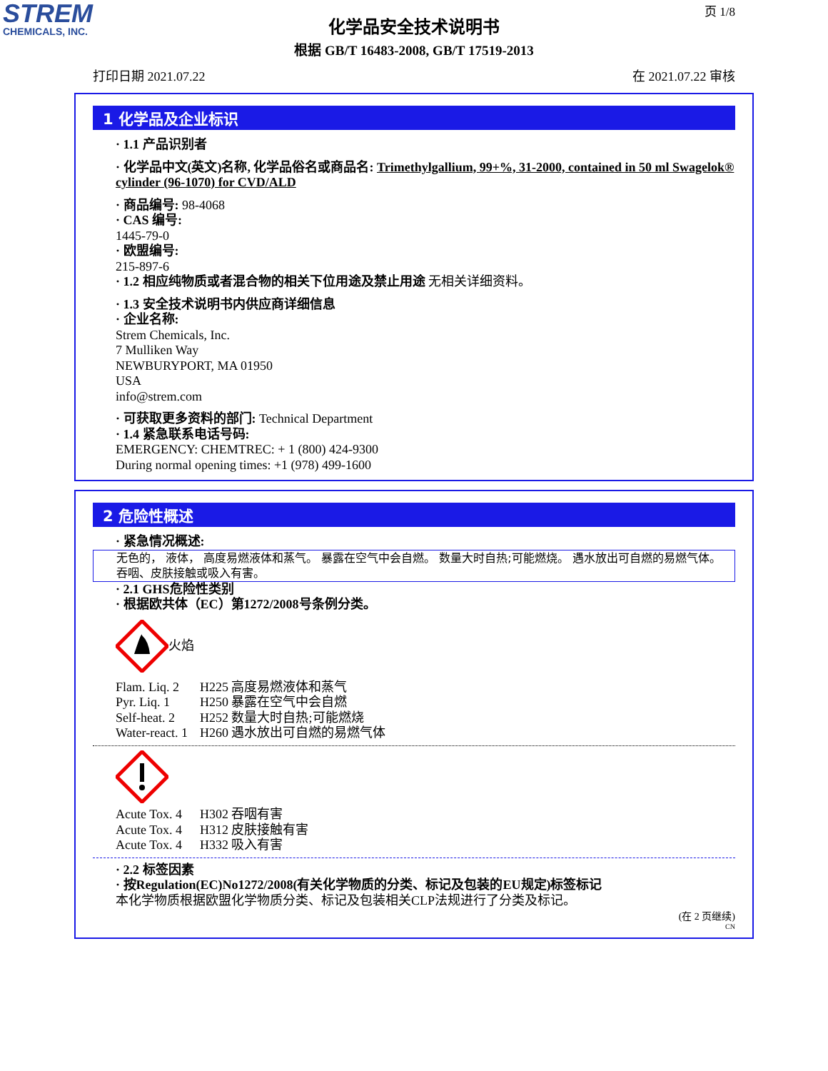STREM
CHEMICALS, INC.
页 1/8
化学品安全技术说明书
根据 GB/T 16483-2008, GB/T 17519-2013
打印日期 2021.07.22 在 2021.07.22 审核
1 化学品及企业标识
· 1.1 产品识别者
· 化学品中文(英文)名称, 化学品俗名或商品名: Trimethylgallium, 99+%, 31-2000, contained in 50 ml Swagelok® cylinder (96-1070) for CVD/ALD
· 商品编号: 98-4068
· CAS 编号:
1445-79-0
· 欧盟编号:
215-897-6
· 1.2 相应纯物质或者混合物的相关下位用途及禁止用途 无相关详细资料。
· 1.3 安全技术说明书内供应商详细信息
· 企业名称:
Strem Chemicals, Inc.
7 Mulliken Way
NEWBURYPORT, MA 01950
USA
info@strem.com
· 可获取更多资料的部门: Technical Department
· 1.4 紧急联系电话号码:
EMERGENCY: CHEMTREC: + 1 (800) 424-9300
During normal opening times: +1 (978) 499-1600
2 危险性概述
· 紧急情况概述:
无色的， 液体， 高度易燃液体和蒸气。 暴露在空气中会自燃。 数量大时自热;可能燃烧。 遇水放出可自燃的易燃气体。 吞咽、皮肤接触或吸入有害。
· 2.1 GHS危险性类别
· 根据欧共体（EC）第1272/2008号条例分类。
火焰
Flam. Liq. 2 H225 高度易燃液体和蒸气
Pyr. Liq. 1 H250 暴露在空气中会自燃
Self-heat. 2 H252 数量大时自热;可能燃烧
Water-react. 1 H260 遇水放出可自燃的易燃气体
Acute Tox. 4 H302 吞咽有害
Acute Tox. 4 H312 皮肤接触有害
Acute Tox. 4 H332 吸入有害
· 2.2 标签因素
· 按Regulation(EC)No1272/2008(有关化学物质的分类、标记及包装的EU规定)标签标记
本化学物质根据欧盟化学物质分类、标记及包装相关CLP法规进行了分类及标记。
(在 2 页继续)
CN